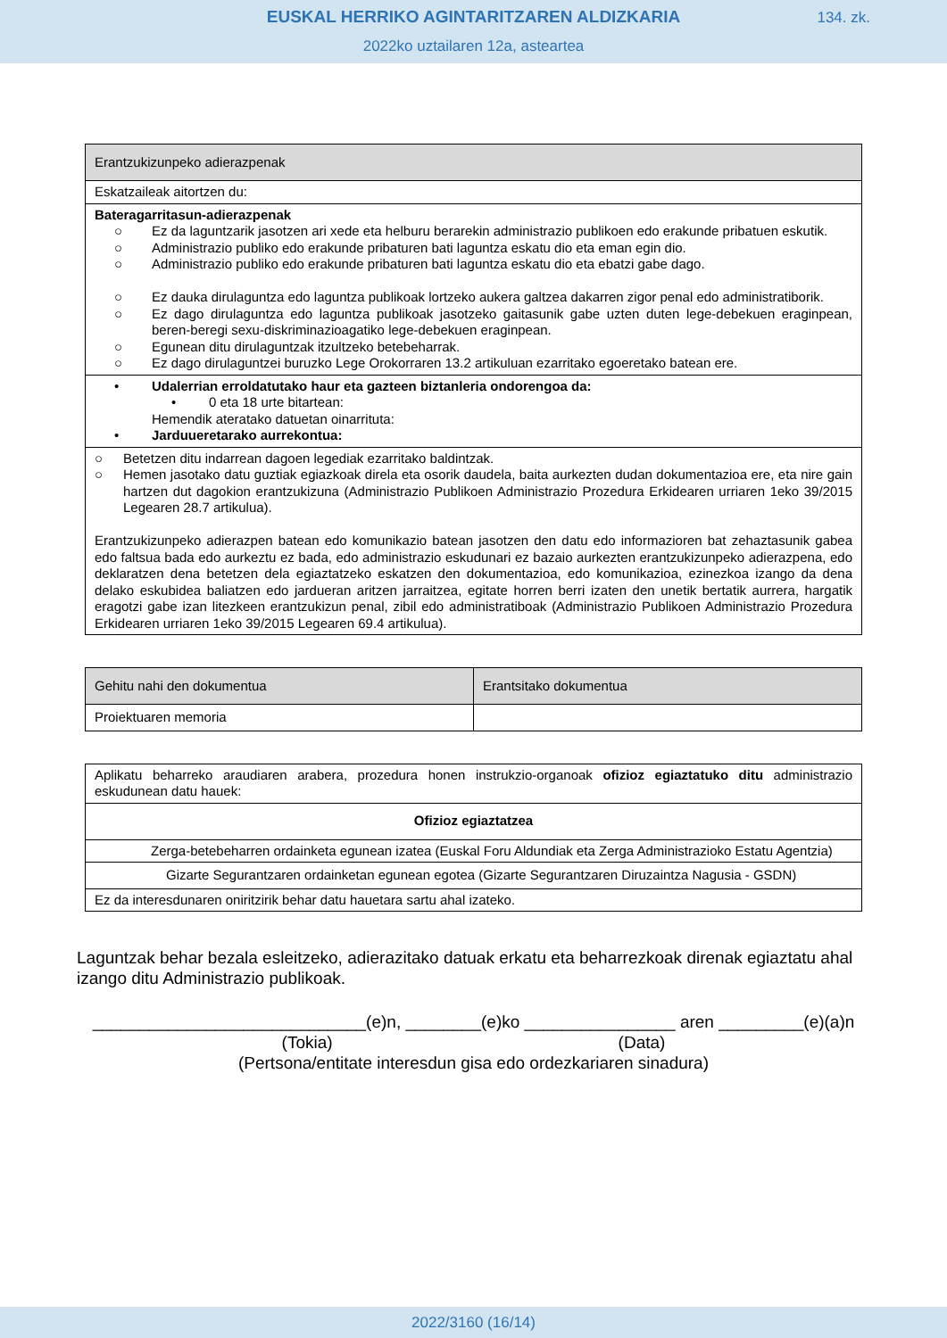EUSKAL HERRIKO AGINTARITZAREN ALDIZKARIA
134. zk.
2022ko uztailaren 12a, asteartea
| Erantzukizunpeko adierazpenak |
| Eskatzaileak aitortzen du: |
| Bateragarritasun-adierazpenak ○ Ez da laguntzarik jasotzen ari xede eta helburu berarekin administrazio publikoen edo erakunde pribatuen eskutik. ○ Administrazio publiko edo erakunde pribaturen bati laguntza eskatu dio eta eman egin dio. ○ Administrazio publiko edo erakunde pribaturen bati laguntza eskatu dio eta ebatzi gabe dago. ○ Ez dauka dirulaguntza edo laguntza publikoak lortzeko aukera galtzea dakarren zigor penal edo administratiborik. ○ Ez dago dirulaguntza edo laguntza publikoak jasotzeko gaitasunik gabe uzten duten lege-debekuen eraginpean, beren-beregi sexu-diskriminazioagatiko lege-debekuen eraginpean. ○ Egunean ditu dirulaguntzak itzultzeko betebeharrak. ○ Ez dago dirulaguntzei buruzko Lege Orokorraren 13.2 artikuluan ezarritako egoeretako batean ere. |
| • Udalerrian erroldatutako haur eta gazteen biztanleria ondorengoa da: • 0 eta 18 urte bitartean: Hemendik ateratako datuetan oinarrituta: • Jarduueretarako aurrekontua: |
| ○ Betetzen ditu indarrean dagoen legediak ezarritako baldintzak. ○ Hemen jasotako datu guztiak egiazkoak direla eta osorik daudela, baita aurkezten dudan dokumentazioa ere, eta nire gain hartzen dut dagokion erantzukizuna (Administrazio Publikoen Administrazio Prozedura Erkidearen urriaren 1eko 39/2015 Legearen 28.7 artikulua). Erantzukizunpeko adierazpen batean edo komunikazio batean jasotzen den datu edo informazioren bat zehaztasunik gabea edo faltsua bada edo aurkeztu ez bada, edo administrazio eskudunari ez bazaio aurkezten erantzukizunpeko adierazpena, edo deklaratzen dena betetzen dela egiaztatzeko eskatzen den dokumentazioa, edo komunikazioa, ezinezkoa izango da dena delako eskubidea baliatzen edo jardueran aritzen jarraitzea, egitate horren berri izaten den unetik bertatik aurrera, hargatik eragotzi gabe izan litezkeen erantzukizun penal, zibil edo administratiboak (Administrazio Publikoen Administrazio Prozedura Erkidearen urriaren 1eko 39/2015 Legearen 69.4 artikulua). |
| Gehitu nahi den dokumentua | Erantsitako dokumentua |
| Proiektuaren memoria | |
| Aplikatu beharreko araudiaren arabera, prozedura honen instrukzio-organoak ofizioz egiaztatuko ditu administrazio eskudunean datu hauek: |
| Ofizioz egiaztatzea |
| Zerga-betebeharren ordainketa egunean izatea (Euskal Foru Aldundiak eta Zerga Administrazioko Estatu Agentzia) |
| Gizarte Segurantzaren ordainketan egunean egotea (Gizarte Segurantzaren Diruzaintza Nagusia - GSDN) |
| Ez da interesdunaren oniritzirik behar datu hauetara sartu ahal izateko. |
Laguntzak behar bezala esleitzeko, adierazitako datuak erkatu eta beharrezkoak direnak egiaztatu ahal izango ditu Administrazio publikoak.
_____________________________(e)n, ________(e)ko ________________ aren _________(e)(a)n
(Tokia) (Data)
(Pertsona/entitate interesdun gisa edo ordezkariaren sinadura)
2022/3160 (16/14)